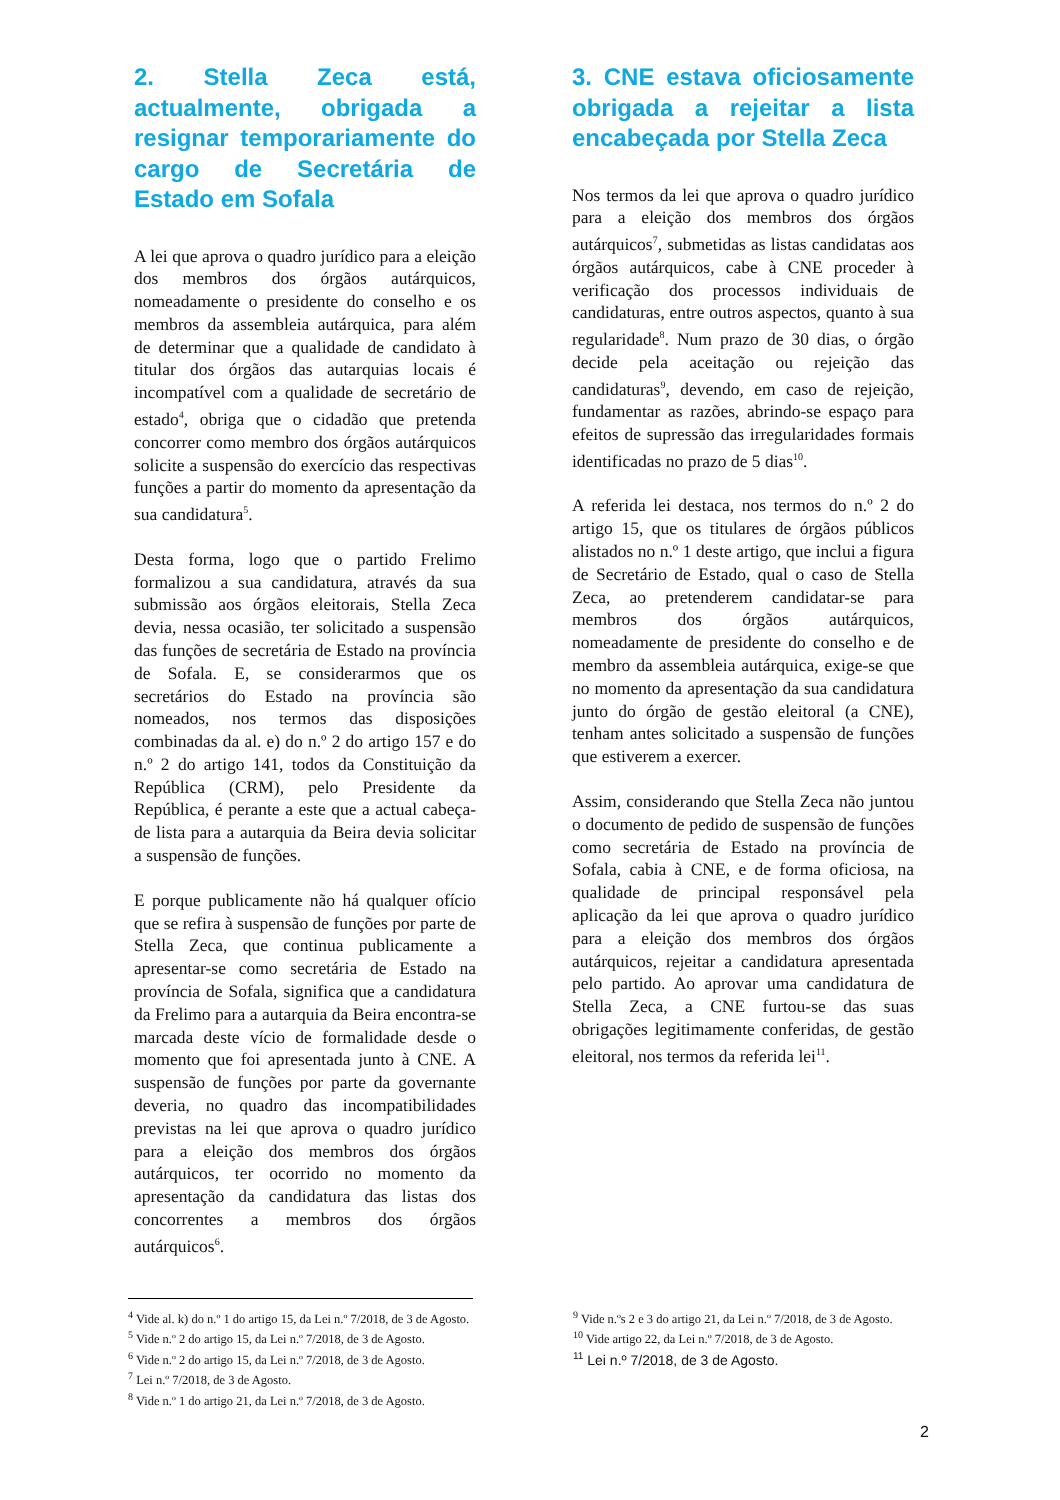2. Stella Zeca está, actualmente, obrigada a resignar temporariamente do cargo de Secretária de Estado em Sofala
A lei que aprova o quadro jurídico para a eleição dos membros dos órgãos autárquicos, nomeadamente o presidente do conselho e os membros da assembleia autárquica, para além de determinar que a qualidade de candidato à titular dos órgãos das autarquias locais é incompatível com a qualidade de secretário de estado<sup>4</sup>, obriga que o cidadão que pretenda concorrer como membro dos órgãos autárquicos solicite a suspensão do exercício das respectivas funções a partir do momento da apresentação da sua candidatura<sup>5</sup>.
Desta forma, logo que o partido Frelimo formalizou a sua candidatura, através da sua submissão aos órgãos eleitorais, Stella Zeca devia, nessa ocasião, ter solicitado a suspensão das funções de secretária de Estado na província de Sofala. E, se considerarmos que os secretários do Estado na província são nomeados, nos termos das disposições combinadas da al. e) do n.º 2 do artigo 157 e do n.º 2 do artigo 141, todos da Constituição da República (CRM), pelo Presidente da República, é perante a este que a actual cabeça-de lista para a autarquia da Beira devia solicitar a suspensão de funções.
E porque publicamente não há qualquer ofício que se refira à suspensão de funções por parte de Stella Zeca, que continua publicamente a apresentar-se como secretária de Estado na província de Sofala, significa que a candidatura da Frelimo para a autarquia da Beira encontra-se marcada deste vício de formalidade desde o momento que foi apresentada junto à CNE. A suspensão de funções por parte da governante deveria, no quadro das incompatibilidades previstas na lei que aprova o quadro jurídico para a eleição dos membros dos órgãos autárquicos, ter ocorrido no momento da apresentação da candidatura das listas dos concorrentes a membros dos órgãos autárquicos<sup>6</sup>.
3. CNE estava oficiosamente obrigada a rejeitar a lista encabeçada por Stella Zeca
Nos termos da lei que aprova o quadro jurídico para a eleição dos membros dos órgãos autárquicos<sup>7</sup>, submetidas as listas candidatas aos órgãos autárquicos, cabe à CNE proceder à verificação dos processos individuais de candidaturas, entre outros aspectos, quanto à sua regularidade<sup>8</sup>. Num prazo de 30 dias, o órgão decide pela aceitação ou rejeição das candidaturas<sup>9</sup>, devendo, em caso de rejeição, fundamentar as razões, abrindo-se espaço para efeitos de supressão das irregularidades formais identificadas no prazo de 5 dias<sup>10</sup>.
A referida lei destaca, nos termos do n.º 2 do artigo 15, que os titulares de órgãos públicos alistados no n.º 1 deste artigo, que inclui a figura de Secretário de Estado, qual o caso de Stella Zeca, ao pretenderem candidatar-se para membros dos órgãos autárquicos, nomeadamente de presidente do conselho e de membro da assembleia autárquica, exige-se que no momento da apresentação da sua candidatura junto do órgão de gestão eleitoral (a CNE), tenham antes solicitado a suspensão de funções que estiverem a exercer.
Assim, considerando que Stella Zeca não juntou o documento de pedido de suspensão de funções como secretária de Estado na província de Sofala, cabia à CNE, e de forma oficiosa, na qualidade de principal responsável pela aplicação da lei que aprova o quadro jurídico para a eleição dos membros dos órgãos autárquicos, rejeitar a candidatura apresentada pelo partido. Ao aprovar uma candidatura de Stella Zeca, a CNE furtou-se das suas obrigações legitimamente conferidas, de gestão eleitoral, nos termos da referida lei<sup>11</sup>.
<sup>4</sup> Vide al. k) do n.º 1 do artigo 15, da Lei n.º 7/2018, de 3 de Agosto.
<sup>5</sup> Vide n.º 2 do artigo 15, da Lei n.º 7/2018, de 3 de Agosto.
<sup>6</sup> Vide n.º 2 do artigo 15, da Lei n.º 7/2018, de 3 de Agosto.
<sup>7</sup> Lei n.º 7/2018, de 3 de Agosto.
<sup>8</sup> Vide n.º 1 do artigo 21, da Lei n.º 7/2018, de 3 de Agosto.
<sup>9</sup> Vide n.ºs 2 e 3 do artigo 21, da Lei n.º 7/2018, de 3 de Agosto.
<sup>10</sup> Vide artigo 22, da Lei n.º 7/2018, de 3 de Agosto.
<sup>11</sup> Lei n.º 7/2018, de 3 de Agosto.
2